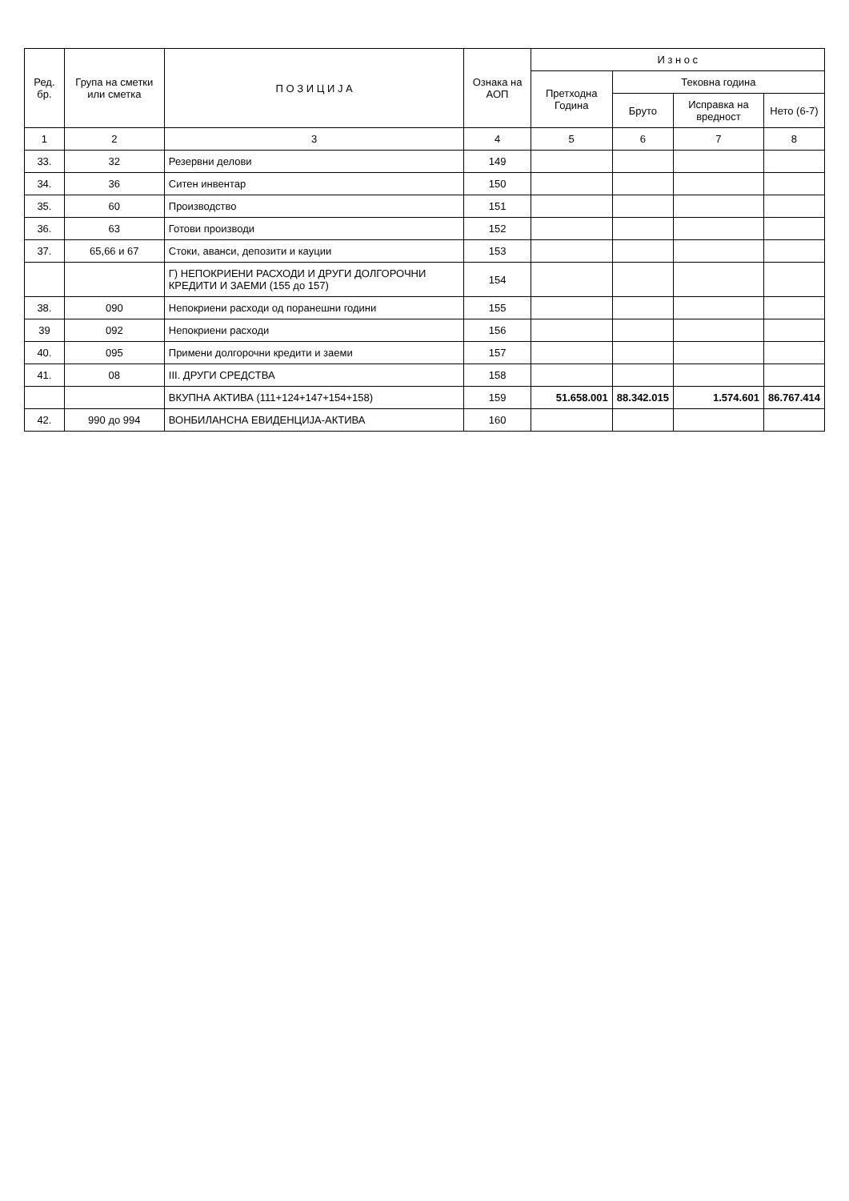| Ред. бр. | Група на сметки или сметка | П О З И Ц И Ј А | Ознака на АОП | И з н о с | | | |
| --- | --- | --- | --- | --- | --- | --- | --- |
| | | | | Претходна Година | Тековна година | | |
| | | | | | Бруто | Исправка на вредност | Нето (6-7) |
| 1 | 2 | 3 | 4 | 5 | 6 | 7 | 8 |
| 33. | 32 | Резервни делови | 149 | | | | |
| 34. | 36 | Ситен инвентар | 150 | | | | |
| 35. | 60 | Производство | 151 | | | | |
| 36. | 63 | Готови производи | 152 | | | | |
| 37. | 65,66 и 67 | Стоки, аванси, депозити и кауции | 153 | | | | |
| | | Г) НЕПОКРИЕНИ РАСХОДИ И ДРУГИ ДОЛГОРОЧНИ КРЕДИТИ И ЗАЕМИ (155 до 157) | 154 | | | | |
| 38. | 090 | Непокриени расходи од поранешни години | 155 | | | | |
| 39 | 092 | Непокриени расходи | 156 | | | | |
| 40. | 095 | Примени долгорочни кредити и заеми | 157 | | | | |
| 41. | 08 | III. ДРУГИ СРЕДСТВА | 158 | | | | |
| | | ВКУПНА АКТИВА (111+124+147+154+158) | 159 | 51.658.001 | 88.342.015 | 1.574.601 | 86.767.414 |
| 42. | 990 до 994 | ВОНБИЛАНСНА ЕВИДЕНЦИЈА-АКТИВА | 160 | | | | |